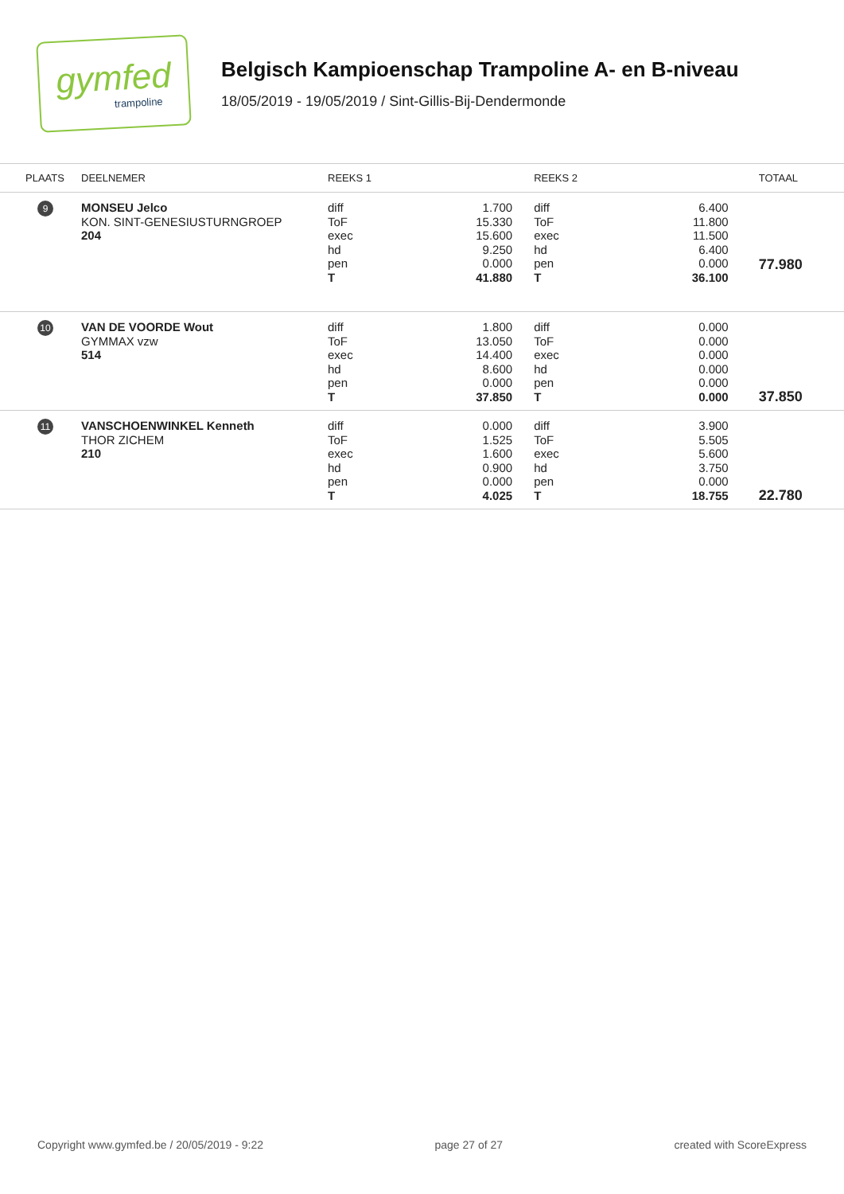gymfed
trampoline
Belgisch Kampioenschap Trampoline A- en B-niveau
18/05/2019 - 19/05/2019 / Sint-Gillis-Bij-Dendermonde
| PLAATS | DEELNEMER | REEKS 1 | | REEKS 2 | | TOTAAL |
| --- | --- | --- | --- | --- | --- | --- |
| 9 | MONSEU Jelco KON. SINT-GENESIUSTURNGROEP 204 | diff ToF exec hd pen T | 1.700 15.330 15.600 9.250 0.000 41.880 | diff ToF exec hd pen T | 6.400 11.800 11.500 6.400 0.000 36.100 | 77.980 |
| 10 | VAN DE VOORDE Wout GYMMAX vzw 514 | diff ToF exec hd pen T | 1.800 13.050 14.400 8.600 0.000 37.850 | diff ToF exec hd pen T | 0.000 0.000 0.000 0.000 0.000 0.000 | 37.850 |
| 11 | VANSCHOENWINKEL Kenneth THOR ZICHEM 210 | diff ToF exec hd pen T | 0.000 1.525 1.600 0.900 0.000 4.025 | diff ToF exec hd pen T | 3.900 5.505 5.600 3.750 0.000 18.755 | 22.780 |
Copyright www.gymfed.be / 20/05/2019 - 9:22 page 27 of 27 created with ScoreExpress